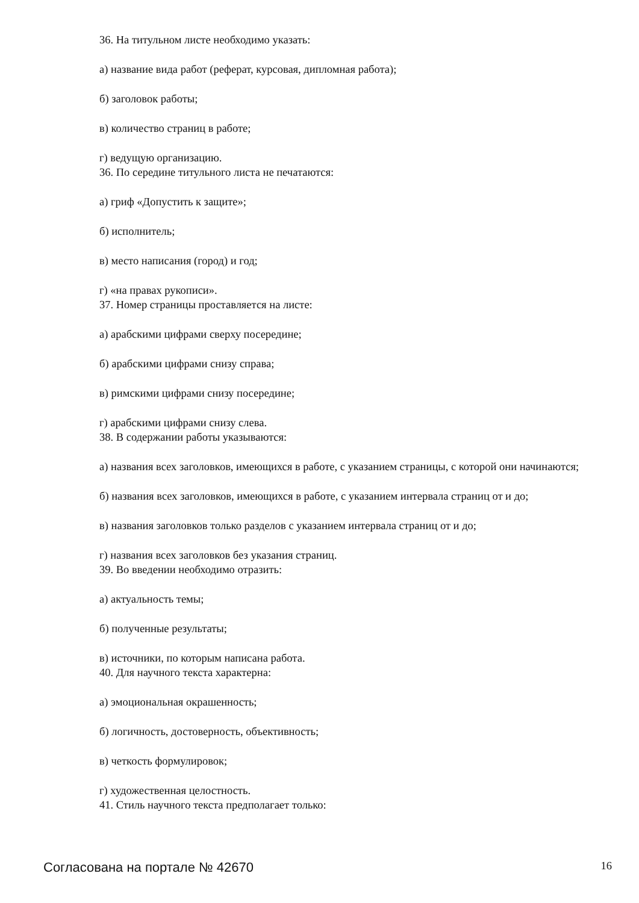36. На титульном листе необходимо указать:
а) название вида работ (реферат, курсовая, дипломная работа);
б) заголовок работы;
в) количество страниц в работе;
г) ведущую организацию.
36. По середине титульного листа не печатаются:
а) гриф «Допустить к защите»;
б) исполнитель;
в) место написания (город) и год;
г) «на правах рукописи».
37. Номер страницы проставляется на листе:
а) арабскими цифрами сверху посередине;
б) арабскими цифрами снизу справа;
в) римскими цифрами снизу посередине;
г) арабскими цифрами снизу слева.
38. В содержании работы указываются:
а) названия всех заголовков, имеющихся в работе, с указанием страницы, с которой они начинаются;
б) названия всех заголовков, имеющихся в работе, с указанием интервала страниц от и до;
в) названия заголовков только разделов с указанием интервала страниц от и до;
г) названия всех заголовков без указания страниц.
39. Во введении необходимо отразить:
а) актуальность темы;
б) полученные результаты;
в) источники, по которым написана работа.
40. Для научного текста характерна:
а) эмоциональная окрашенность;
б) логичность, достоверность, объективность;
в) четкость формулировок;
г) художественная целостность.
41. Стиль научного текста предполагает только:
Согласована на портале № 42670 16